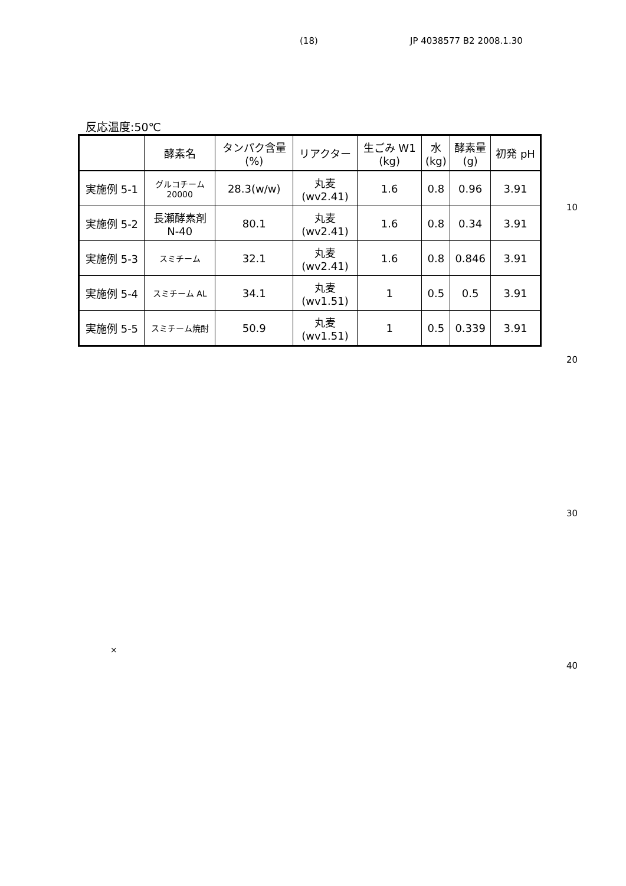(18) JP 4038577 B2 2008.1.30
反応温度:50℃
| | 酵素名 | タンパク含量 (%) | リアクター | 生ごみ W1 (kg) | 水 (kg) | 酵素量 (g) | 初発 pH |
| --- | --- | --- | --- | --- | --- | --- | --- |
| 実施例 5-1 | グルコチーム 20000 | 28.3(w/w) | 丸麦 (wv2.41) | 1.6 | 0.8 | 0.96 | 3.91 |
| 実施例 5-2 | 長瀬酵素剤 N-40 | 80.1 | 丸麦 (wv2.41) | 1.6 | 0.8 | 0.34 | 3.91 |
| 実施例 5-3 | スミチーム | 32.1 | 丸麦 (wv2.41) | 1.6 | 0.8 | 0.846 | 3.91 |
| 実施例 5-4 | スミチーム AL | 34.1 | 丸麦 (wv1.51) | 1 | 0.5 | 0.5 | 3.91 |
| 実施例 5-5 | スミチーム焼酎 | 50.9 | 丸麦 (wv1.51) | 1 | 0.5 | 0.339 | 3.91 |
10
20
30
×
40